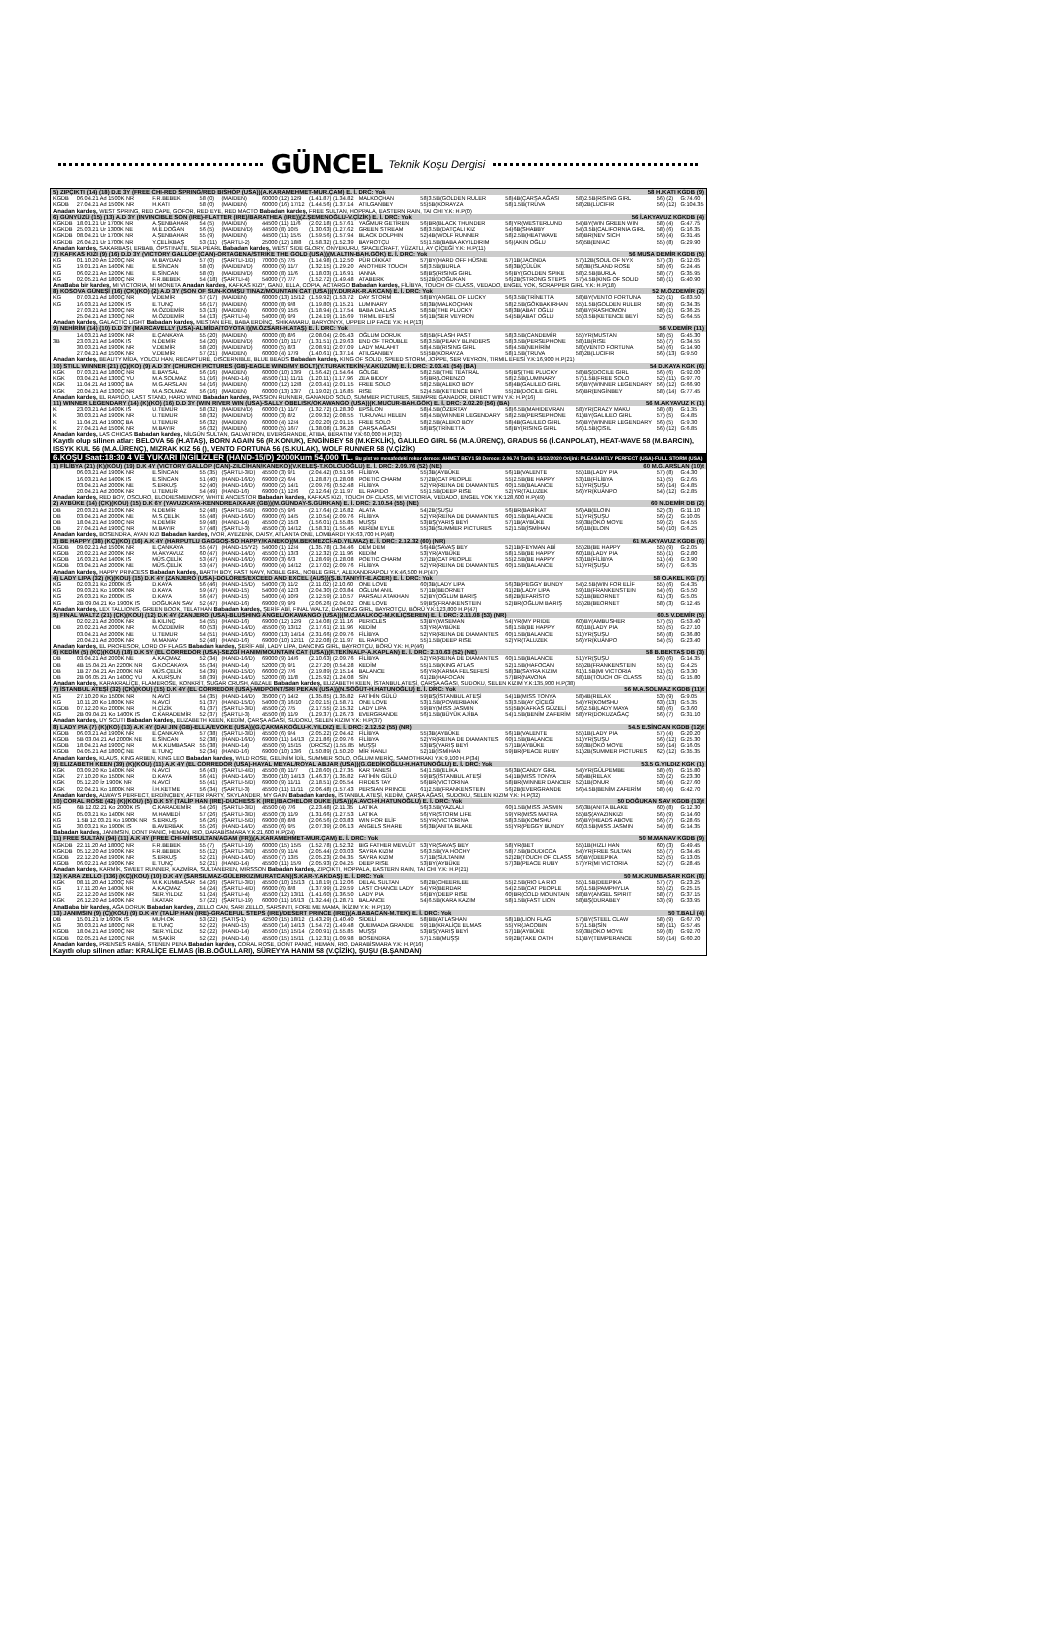GÜNCEL Teknik Koşu Dergisi
| 5) ZIPÇIKTI (14) (18) D.E 3Y (FREE CHI-RED SPRING/RED BISHOP (USA))(A.KARAMEHMET-MUR.ÇAM) E. İ. DRC: Yok | | | | | | | | | | 58 H.KATI KGDB (9) | | |
| KGDB | 06.04.21 Ad 1500K NR | F.R.BEBEK | 58 (0) | (MAIDEN) | 60000 (12) 12/9 | (1.41.87) (1.34.82 | MALKOÇHAN | 58)3.5B(GOLDEN RULER | 58)4B(ÇARŞA AĞASI | 58)2.5B(RISING GIRL | 56) (2) | G:74.60 |
| KGDB | 27.04.21 Ad 1500K NR | H.KATI | 58 (0) | (MAIDEN) | 60000 (16) 17/12 | (1.44.56) (1.37.14 | ATILGANBEY | 55)5B(KORAYZA | 58)1.5B(TRUVA | 58)2B(LUCIFIR | 56) (12) | G:104.35 |
| Anadan kardeş, WEST SPRING, RED CAPE, GOFOR, RED EYE, RED MACTO Babadan kardeş, FREE SULTAN, HOPPALA, EASTERN RAIN, TAI CHI Y.K: H.P(0) | | | | | | | | | | | | |
| 6) GÜNYÜZÜ (15) (13) A.D 3Y (INVINCIBLE SON (IRE)-FLATTER (IRE)/BARATHEA (IRE))(Z.ŞEMENOĞLU-V.ÇİZİK) E. İ. DRC: Yok | | | | | | | | | | 56 İ.AKYAVUZ KGKDB (4) | | |
| KGKDB | 18.01.21 Ur 1700K NR | A.ŞENBAHAR | 54 (5) | (MAIDEN) | 44500 (11) 11/6 | (2.02.18) (1.57.61 | YAĞMUR GETİREN | 56)BR(BLACK THUNDER | 58)YR(WESTERLUND | 54)BY(WIN GREEN WIN | 58) (4) | G:47.75 |
| KGKDB | 25.03.21 Ur 1300K NE | M.E.DOĞAN | 56 (5) | (MAIDEN/D) | 44500 (8) 10/5 | (1.30.63) (1.27.62 | GREEN STREAM | 58)3.5B(DATÇALI KIZ | 54)6B(SHABBY | 54)3.5B(CALIFORNIA GIRL | 58) (6) | G:16.35 |
| KGKDB | 08.04.21 Ur 1700K NR | A.ŞENBAHAR | 55 (9) | (MAIDEN) | 44500 (11) 15/5 | (1.59.56) (1.57.94 | BLACK DOLPHIN | 52)4B(WOLF RUNNER | 58)2.5B(HEATWAVE | 58)BR(NEV SICH | 56) (4) | G:31.45 |
| KGKDB | 26.04.21 Ur 1700K NR | Y.ÇELİKBAŞ | 53 (11) | (ŞARTLI-2) | 25000 (12) 18/8 | (1.58.32) (1.52.39 | BAYROTÇU | 55)1.5B(BABA AKYILDIRIM | 56)(AKIN OĞLU | 56)5B(ENIAC | 55) (8) | G:29.90 |
| Anadan kardeş, SAKARBAŞI, ERBAB, OPSTINATE, SEA PEARL Babadan kardeş, WEST SIDE GLORY, ONYEKURU, SPACECRAFT, YÜZATLI, AY ÇİÇEĞİ Y.K: H.P(11) | | | | | | | | | | | | |
| 7) KAFKAS KIZI (9) (16) D.D 3Y (VICTORY GALLOP (CAN)-ORTAGENA/STRIKE THE GOLD (USA))(M.ALTIN-BAH.GÖK) E. İ. DRC: Yok | | | | | | | | | | 56 MUSA DEMİR KGDB (5) | | |
| KG | 01.10.20 An 1200Ç NR | M.BAYDAN | 57 (0) | (ŞARTLI-1/D) | 70000 (5) 7/5 | (1.14.98) (1.12.50 | PÜR DİKKAT | 57)BY(HARD OFF HÜSNE | 57)1B(JACINDA | 57)12B(SOUL OF NYX | 57) (3) | G:12.05 |
| KG | 19.01.21 An 1400K NE | E.SİNCAN | 58 (0) | (MAIDEN/D) | 60000 (9) 11/7 | (1.32.15) (1.29.20 | ANOTHER TOUCH | 58)3.5B(BURLA | 58)3B(ÇÜLÜK | 58)3B(ISLAND ROSE | 58) (6) | G:24.45 |
| KG | 06.02.21 An 1200K NE | E.SİNCAN | 58 (0) | (MAIDEN/D) | 60000 (8) 11/6 | (1.18.03) (1.16.91 | IANNA | 58)BŞ(RISING GIRL | 56)BY(GOLDEN SPIKE | 58)2.5B(BURLA | 58) (7) | G:35.95 |
| KG | 02.05.21 Ad 1800Ç NR | F.R.BEBEK | 54 (18) | (ŞARTLI-4) | 54000 (7) 7/7 | (1.52.72) (1.49.48 | ATABERK | 55)2B(DOĞUKAN | 56)2B(STRONG STEPS | 57)4.5B(KING OF SOLID | 58) (1) | G:40.90 |
| AnaBaba bir kardeş, MI VICTORIA, MI MONETA Anadan kardeş, KAFKAS KIZI*, GANJ, ELLA, COPIA, ACTARGO Babadan kardeş, FİLİBYA, TOUCH OF CLASS, VEDADO, ENGEL YOK, SCRAPPER GIRL Y.K: H.P(18) | | | | | | | | | | | | |
| 8) KOSOVA GÜNEŞİ (16) (ÇK)(KO) (2) A.D 3Y (SON OF SUN-KOMŞU TINAZ/MOUNTAIN CAT (USA))(Y.DURAK-R.AKCAN) E. İ. DRC: Yok | | | | | | | | | | 52 M.ÖZDEMİR (2) | | |
| KG | 07.03.21 Ad 1800Ç NR | V.DEMİR | 57 (17) | (MAIDEN) | 60000 (13) 15/12 | (1.59.92) (1.53.72 | DAY STORM | 58)BY(ANGEL OF LUCKY | 56)3.5B(TRİNETTA | 58)BY(VENTO FORTUNA | 52) (1) | G:83.50 |
| KG | 16.03.21 Ad 1200K IS | E.TUNÇ | 56 (17) | (MAIDEN) | 60000 (8) 9/8 | (1.19.80) (1.15.21 | LUMINARY | 58)3B(MALKOÇHAN | 58)2.5B(GÖKBAKIRHAN | 55)1.5B(GOLDEN RULER | 58) (9) | G:34.35 |
| | 27.03.21 Ad 1300Ç NR | M.ÖZDEMİR | 53 (13) | (MAIDEN) | 60000 (9) 15/5 | (1.18.94) (1.17.54 | BABA DALLAS | 58)5B(THE PLUCKY | 58)3B(ABAT OĞLU | 58)BY(RASHOMON | 58) (1) | G:36.25 |
| | 25.04.21 Ad 1300Ç NR | M.ÖZDEMİR | 54 (13) | (ŞARTLI-4) | 54000 (8) 9/9 | (1.24.19) (1.15.69 | TIRMIL EFESİ | 56)1B(SER VEYRON | 54)5B(ABAT OĞLU | 55)3.5B(KETENCE BEYİ | 52) (5) | G:64.55 |
| Anadan kardeş, GALACTIC LIGHT Babadan kardeş, MESTAN EFE, BABA ERDİNÇ, SHIKAMARU, BARYONYX, UPPER LIP FACE Y.K: H.P(13) | | | | | | | | | | | | |
| 9) NEHİRİM (14) (10) D.D 3Y (MARCAVELLY (USA)-ALMİDA/TOYOTA I)(M.ÖZSARI-H.ATAŞ) E. İ. DRC: Yok | | | | | | | | | | 56 V.DEMİR (11) | | |
| | 14.03.21 Ad 1900K NR | E.ÇANKAYA | 55 (20) | (MAIDEN) | 60000 (8) 8/6 | (2.08.04) (2.05.43 | OĞLUM DORUK | 58)5B(FLASH PAST | 58)3.5B(CANDEMİR | 55)YR(MUSTAN | 58) (5) | G:45.30 |
| 3B | 23.03.21 Ad 1400K IS | N.DEMİR | 54 (20) | (MAIDEN/D) | 60000 (10) 11/7 | (1.31.51) (1.29.63 | END OF TROUBLE | 58)3.5B(PEAKY BLINDERS | 58)3.5B(PERSEPHONE | 58)1B(RISE | 55) (7) | G:34.55 |
| | 30.03.21 Ad 1900K NR | V.DEMİR | 58 (20) | (MAIDEN/D) | 60000 (5) 8/3 | (2.08.91) (2.07.09 | LADY MALAHIT | 58)4.5B(RISING GIRL | 58)4.5B(NEHİRİM | 58)(VENTO FORTUNA | 54) (6) | G:14.90 |
| | 27.04.21 Ad 1500K NR | V.DEMİR | 57 (21) | (MAIDEN) | 60000 (4) 17/9 | (1.40.61) (1.37.14 | ATILGANBEY | 55)5B(KORAYZA | 58)1.5B(TRUVA | 58)2B(LUCIFIR | 56) (13) | G:9.50 |
| Anadan kardeş, BEAUTY MİDA, YOLCU HAN, RECAPTURE, DISCERNIBLE, BLUE BEADS Babadan kardeş, KING OF SOLID, SPEED STORM, JOPPE, SER VEYRON, TIRMIL EFESİ Y.K:16,900 H.P(21) | | | | | | | | | | | | |
| 10) STILL WINNER (21) (Ç)(KO) (9) A.D 3Y (CHURCH PICTURES (GB)-EAGLE WIND/MY BOLT)(Y.TURAKTEKİN-V.AKÜZÜM) E. İ. DRC: 2.03.41 (54) (BA) | | | | | | | | | | 54 D.KAYA KGK (6) | | |
| KGK | 07.03.21 Ad 1800Ç NR | E.BAYSAL | 56 (16) | (MAIDEN) | 60000 (10) 13/9 | (1.56.42) (1.54.64 | GÖLGE | 58)2.5B(THE TEATRAL | 56)BŞ(THE PLUCKY | 58)BŞ(DOCILE GIRL | 56) (6) | G:92.00 |
| KGK | 03.04.21 Ad 1300Ç YU | M.A.SOLMAZ | 51 (16) | (HAND-14) | 45500 (11) 11/11 | (1.20.11) (1.17.96 | ZEA BIDDY | 56)BR(LORENZO | 58)2.5B(LUMINARY | 57)1.5B(FREE SOLO | 52) (11) | G:97.70 |
| KGK | 11.04.21 Ad 1900Ç BA | M.G.ARSLAN | 54 (16) | (MAIDEN) | 60000 (12) 12/8 | (2.03.41) (2.01.15 | FREE SOLO | 58)2.5B(ALEKO BOY | 58)4B(GALILEO GIRL | 56)BY(WINNER LEGENDARY | 56) (12) | G:66.90 |
| KGK | 20.04.21 Ad 1300Ç NR | M.A.SOLMAZ | 56 (16) | (MAIDEN) | 60000 (13) 13/7 | (1.19.02) (1.16.85 | RISE | 52)4.5B(KETENCE BEYİ | 55)2B(DOCILE GIRL | 56)BR(ENGİNBEY | 58) (14) | G:77.45 |
| Anadan kardeş, EL RAPIDO, LAST STAND, HARD WIND Babadan kardeş, PASSION RUNNER, GANANDO SOLO, SUMMER PICTURES, SIEMPRE GANADOR, DIRECT WIN Y.K: H.P(16) | | | | | | | | | | | | |
| 11) WINNER LEGENDARY (14) (K)(KO) (16) D.D 3Y (WIN RIVER WIN (USA)-SALLY OBELISK/OKAWANGO (USA))(K.MUCUR-BAH.GÖK) E. İ. DRC: 2.02.20 (56) (BA) | | | | | | | | | | 56 M.AKYAVUZ K (1) | | |
| K | 23.03.21 Ad 1400K IS | U.TEMUR | 58 (32) | (MAIDEN/D) | 60000 (1) 11/7 | (1.32.72) (1.28.30 | EPSİLON | 58)4.5B(ÖZERTAY | 58)6.5B(MAHIDEVRAN | 58)YR(CRAZY MAKU | 58) (8) | G:1.35 |
| K | 30.03.21 Ad 1900K NR | U.TEMUR | 58 (32) | (MAIDEN/D) | 60000 (3) 8/2 | (2.09.32) (2.08.55 | TURUVALI HELEN | 58)4.5B(WINNER LEGENDARY | 58)2.5B(PERSEPHONE | 61)BY(GALILEO GIRL | 57) (5) | G:4.85 |
| K | 11.04.21 Ad 1900Ç BA | U.TEMUR | 56 (32) | (MAIDEN) | 60000 (4) 12/4 | (2.02.20) (2.01.15 | FREE SOLO | 58)2.5B(ALEKO BOY | 58)4B(GALILEO GIRL | 56)BY(WINNER LEGENDARY | 56) (5) | G:9.30 |
| K | 27.04.21 Ad 1500K NR | M.BAYIR | 56 (32) | (MAIDEN) | 60000 (5) 16/7 | (1.38.08) (1.36.28 | ÇARŞA AĞASI | 58)BŞ(TRİNETTA | 58)BY(RISING GIRL | 56)1.5B(ÇISIL | 56) (12) | G:6.85 |
| Anadan kardeş, LAS CHICAS Babadan kardeş, NİLGÜN SULTAN, GALVATRON, EVERGRANDE, ATIBA, BERATIM Y.K:60,000 H.P(32) | | | | | | | | | | | | |
| Kayıtlı olup silinen atlar: BELOVA 56 (H.ATAŞ), BORN AGAIN 56 (R.KONUK), ENGİNBEY 58 (M.KEKLİK), GALILEO GIRL 56 (M.A.ÜRENÇ), GRADUS 56 (İ.CANPOLAT), HEAT-WAVE 58 (M.BARCIN), ISSYK KUL 56 (M.A.ÜRENÇ), MIZRAK KIZ 56 (), VENTO FORTUNA 56 (S.KULAK), WOLF RUNNER 58 (V.ÇİZİK) | | | | | | | | | | | | |
| 6.KOŞU Saat:18:30 4 VE YUKARI İNGİLİZLER (HAND-15/D) 2000Kum 54,000 TL. Bu pist ve mesafedeki rekor derece: AHMET BEY1 58 Derece: 2.06.74 Tarihi: 15/12/2020 Orijini: PLEASANTLY PERFECT (USA)-FULL STORM (USA) | | | | | | | | | | | | |
| 1) FİLİBYA (21) (K)(KOU) (19) D.K 4Y (VICTORY GALLOP (CAN)-ZILCİHAN/KANEKO)(V.KELEŞ-T.KOLCUOĞLU) E. İ. DRC: 2.09.76 (52) (NE) | | | | | | | | | | 60 M.G.ARSLAN (10)t | | |
| | 06.03.21 Ad 1900K NR | E.SİNCAN | 55 (35) | (ŞARTLI-3/D) | 45500 (3) 9/1 | (2.04.42) (0.51.96 | FİLİBYA | 55)3B(AYBÜKE | 56)1B(VALENTE | 55)1B(LADY PIA | 57) (8) | G:4.30 |
| | 16.03.21 Ad 1400K IS | E.SİNCAN | 51 (40) | (HAND-16/D) | 69000 (2) 6/4 | (1.28.87) (1.28.08 | POETIC CHARM | 57)2B(CAT PEOPLE | 55)2.5B(BE HAPPY | 53)1B(FİLİBYA | 51) (5) | G:2.65 |
| | 03.04.21 Ad 2000K NE | S.ERKUŞ | 52 (40) | (HAND-16/D) | 69000 (2) 14/1 | (2.09.76) (0.52.48 | FİLİBYA | 52)YR(REINA DE DIAMANTES | 60)1.5B(BALANCE | 51)YR(ŞUŞU | 56) (14) | G:4.85 |
| | 20.04.21 Ad 2000K NR | U.TEMUR | 54 (49) | (HAND-16) | 69000 (1) 12/6 | (2.12.64) (2.11.97 | EL RAPIDO | 55)1.5B(DEEP RISE | 52)YR(TALUZEK | 56)YR(KUANPO | 54) (12) | G:2.85 |
| Anadan kardeş, RED BOY, OSCURO, ELODIESMEMORY, WHITE ANCESTOR Babadan kardeş, KAFKAS KIZI, TOUCH OF CLASS, MI VICTORIA, VEDADO, ENGEL YOK Y.K:128,600 H.P(49) | | | | | | | | | | | | |
| 2) AYBÜKE (14) (ÇK)(KOU) (15) D.K 6Y (YAVUZKAYA-KENNDREA/XAAR (GB))(M.GÜNDAY-S.GÜRKAN) E. İ. DRC: 2.10.54 (55) (NE) | | | | | | | | | | 60 N.DEMİR DB (2) | | |
| DB | 20.03.21 Ad 2100K NR | N.DEMİR | 52 (48) | (ŞARTLI-5/D) | 69000 (5) 9/6 | (2.17.64) (2.16.82 | ALATA | 54)2B(ŞUŞU | 56)BR(BARİKAT | 56)AB(ELOIN | 52) (3) | G:11.10 |
| DB | 03.04.21 Ad 2000K NE | M.S.ÇELİK | 55 (48) | (HAND-16/D) | 69000 (6) 14/5 | (2.10.54) (2.09.76 | FİLİBYA | 52)YR(REINA DE DIAMANTES | 60)1.5B(BALANCE | 51)YR(ŞUŞU | 56) (2) | G:10.05 |
| DB | 18.04.21 Ad 1900Ç NR | N.DEMİR | 59 (48) | (HAND-14) | 45500 (2) 15/3 | (1.56.01) (1.55.85 | MUŞŞI | 53)BŞ(YARIŞ BEYİ | 57)1B(AYBÜKE | 59)3B(OKO MOYE | 59) (2) | G:4.55 |
| DB | 27.04.21 Ad 1900Ç NR | M.BAYIR | 57 (48) | (ŞARTLI-3) | 45500 (3) 14/12 | (1.58.31) (1.55.46 | KEREM EYLE | 55)3B(SUMMER PICTURES | 52)1.5B(İSMİHAN | 56)1B(ELOIN | 54) (10) | G:6.25 |
| Anadan kardeş, BOSENDRA, AYAN KIZI Babadan kardeş, IVOR, AYEZENK, DAISY, ATLANTA ONE, LOMBARDI Y.K:63,700 H.P(48) | | | | | | | | | | | | |
| 3) BE HAPPY (38) (KÇ)(KO) (16) A.K 4Y (HARPUTLU GAGGOŞ-SO HAPPY/KANEKO)(M.BEKMEZCİ-AD.YILMAZ) E. İ. DRC: 2.12.32 (60) (NR) | | | | | | | | | | 61 M.AKYAVUZ KGDB (6) | | |
| KGDB | 09.02.21 Ad 1500K NR | E.ÇANKAYA | 55 (47) | (HAND-15/Y2) | 54000 (1) 12/4 | (1.35.78) (1.34.46 | DEM DEM | 56)4B(SAVAŞ BEY | 52)1B(FEYMAN ABİ | 55)2B(BE HAPPY | 55) (9) | G:2.05 |
| KGDB | 20.02.21 Ad 2000K NR | M.AKYAVUZ | 60 (47) | (HAND-14/D) | 45500 (1) 13/3 | (2.12.32) (2.11.96 | KEDİM | 53)YR(AYBÜKE | 58)1.5B(BE HAPPY | 60)1B(LADY PIA | 55) (1) | G:2.80 |
| KGDB | 16.03.21 Ad 1400K IS | MÜS.ÇELİK | 53 (47) | (HAND-16/D) | 69000 (3) 6/3 | (1.28.69) (1.28.08 | POETIC CHARM | 57)2B(CAT PEOPLE | 55)2.5B(BE HAPPY | 53)1B(FİLİBYA | 51) (4) | G:3.90 |
| KGDB | 03.04.21 Ad 2000K NE | MÜS.ÇELİK | 53 (47) | (HAND-16/D) | 69000 (4) 14/12 | (2.17.02) (2.09.76 | FİLİBYA | 52)YR(REINA DE DIAMANTES | 60)1.5B(BALANCE | 51)YR(ŞUŞU | 56) (7) | G:6.35 |
| Anadan kardeş, HAPPY PRINCESS Babadan kardeş, BARTH BOY, FAST NAVY, NOBLE GIRL, NOBLE GIRL*, ALEXANDRAPOLI Y.K:46,500 H.P(47) | | | | | | | | | | | | |
| 4) LADY LIPA (32) (K)(KOU) (15) D.K 4Y (ZANJERO (USA)-DOLORES/EXCEED AND EXCEL (AUS))(Ş.B.TANIYİT-E.ACER) E. İ. DRC: Yok | | | | | | | | | | 58 O.AKEL KG (7) | | |
| KG | 02.03.21 Ko 2000K IS | D.KAYA | 56 (46) | (HAND-15/D) | 54000 (3) 11/2 | (2.11.02) (2.10.60 | ONE LOVE | 60)3B(LADY LIPA | 56)3B(PEGGY BUNDY | 54)2.5B(WIN FOR ELİF | 55) (6) | G:4.35 |
| KG | 09.03.21 Ko 1900K NR | D.KAYA | 59 (47) | (HAND-15) | 54000 (4) 12/3 | (2.04.30) (2.03.84 | OĞLUM ANIL | 57)1B(BEORNET | 61)2B(LADY LIPA | 59)1B(FRANKENSTEIN | 54) (6) | G:5.50 |
| KG | 26.03.21 Ko 2000K IS | D.KAYA | 56 (47) | (HAND-15) | 54000 (4) 10/9 | (2.12.59) (2.10.57 | PARSALI ATAKHAN | 52)BY(OĞLUM BARIŞ | 58)2B(EFARİSTO | 52)1B(BEORNET | 61) (3) | G:5.05 |
| KG | 2B 09.04.21 Ko 1900K IS | DOĞUKAN SAV | 52 (47) | (HAND-16) | 69000 (9) 9/9 | (2.06.26) (2.04.02 | ONE LOVE | 59)BŞ(FRANKENSTEIN | 52)BR(OĞLUM BARIŞ | 55)2B(BEORNET | 58) (3) | G:12.45 |
| Anadan kardeş, LEX TALLIONIS, GREEN BOOK, TELATHAN Babadan kardeş, ŞERİF ABİ, FINAL WALTZ, DANCING GIRL, BAYROTÇU, BÖRÜ Y.K:123,800 H.P(47) | | | | | | | | | | | | |
| 5) FINAL WALTZ (21) (ÇK)(KOU) (12) D.K 4Y (ZANJERO (USA)-BLUSHING ANGEL/OKAWANGO (USA))(M.C.MALKOÇ-M.KILIÇSEREN) E. İ. DRC: 2.11.08 (53) (NR) | | | | | | | | | | 60.5 V.DEMİR (5) | | |
| | 02.02.21 Ad 2000K NR | B.KILINÇ | 54 (55) | (HAND-16) | 69000 (12) 12/9 | (2.14.08) (2.11.16 | PERICLES | 53)BY(WISEMAN | 54)YR(MY PRIDE | 60)BY(AMBUSHER | 57) (5) | G:53.40 |
| DB | 20.02.21 Ad 2000K NR | M.ÖZDEMİR | 60 (53) | (HAND-14/D) | 45500 (9) 13/12 | (2.17.61) (2.11.96 | KEDİM | 53)YR(AYBÜKE | 58)1.5B(BE HAPPY | 60)1B(LADY PIA | 55) (5) | G:27.10 |
| | 03.04.21 Ad 2000K NE | U.TEMUR | 54 (51) | (HAND-16/D) | 69000 (13) 14/14 | (2.31.66) (2.09.76 | FİLİBYA | 52)YR(REINA DE DIAMANTES | 60)1.5B(BALANCE | 51)YR(ŞUŞU | 56) (8) | G:36.80 |
| | 20.04.21 Ad 2000K NR | M.MANAV | 52 (48) | (HAND-16) | 69000 (10) 12/11 | (2.22.08) (2.11.97 | EL RAPIDO | 55)1.5B(DEEP RISE | 52)YR(TALUZEK | 56)YR(KUANPO | 54) (5) | G:23.40 |
| Anadan kardeş, EL PROFESOR, LORD OF FLAGS Babadan kardeş, ŞERİF ABİ, LADY LIPA, DANCING GIRL, BAYROTÇU, BÖRÜ Y.K: H.P(46) | | | | | | | | | | | | |
| 6) KEDİM (5) (KÇ)(KOU) (18) D.K 5Y (EL CORREDOR (USA)-SEZGİ HANIM/MOUNTAIN CAT (USA))(F.TEKİNALP-A.KAPLAN) E. İ. DRC: 2.10.63 (52) (NE) | | | | | | | | | | 58 B.BEKTAŞ DB (3) | | |
| DB | 03.04.21 Ad 2000K NE | A.KAÇMAZ | 52 (34) | (HAND-16/D) | 69000 (9) 14/6 | (2.10.63) (2.09.76 | FİLİBYA | 52)YR(REINA DE DIAMANTES | 60)1.5B(BALANCE | 51)YR(ŞUŞU | 56) (6) | G:14.35 |
| DB | 4B 15.04.21 An 2200K NR | G.KOCAKAYA | 55 (34) | (HAND-14) | 52000 (3) 9/1 | (2.27.20) (0.54.28 | KEDİM | 55)1.5B(KING ATLAS | 52)1.5B(HAFOCAN | 55)2B(FRANKENSTEIN | 55) (1) | G:4.25 |
| DB | 1B 27.04.21 An 2000K NR | MÜS.ÇELİK | 54 (39) | (HAND-15/D) | 66000 (2) 7/6 | (2.19.89) (2.15.14 | BALANCE | 56)YR(KARMA FELSEFESİ | 58)3B(SAYRA KIZIM | 61)1.5B(MI VICTORIA | 51) (5) | G:3.30 |
| DB | 2B 06.05.21 An 1400Ç YU | A.KURŞUN | 58 (39) | (HAND-14/D) | 52000 (8) 11/8 | (1.25.92) (1.24.08 | SİN | 61)2B(HAFOCAN | 57)BR(NAVONA | 58)1B(TOUCH OF CLASS | 55) (1) | G:15.80 |
| Anadan kardeş, KARAKRALİÇE, FLAMEROSE, KONKRİT, SUGAR CRUSH, ABZALE Babadan kardeş, ELIZABETH KEEN, İSTANBUL ATEŞİ, ÇARŞA AĞASI, SUDOKU, SELEN KIZIM Y.K:135,900 H.P(38) | | | | | | | | | | | | |
| 7) İSTANBUL ATEŞİ (32) (ÇK)(KOU) (15) D.K 4Y (EL CORREDOR (USA)-MIDPOINT/SRI PEKAN (USA))(N.SÖĞÜT-H.HATUNOĞLU) E. İ. DRC: Yok | | | | | | | | | | 56 M.A.SOLMAZ KGDB (11)t | | |
| KG | 27.10.20 Ko 1500K NR | N.AVCİ | 54 (35) | (HAND-14/D) | 35000 (7) 14/2 | (1.35.85) (1.35.82 | FATİHİN GÜLÜ | 59)BŞ(İSTANBUL ATEŞİ | 54)1B(MISS TONYA | 58)4B(RELAX | 53) (9) | G:9.05 |
| KG | 10.11.20 Ko 1800K NR | N.AVCİ | 51 (37) | (HAND-15/D) | 54000 (3) 16/10 | (2.02.15) (1.58.71 | ONE LOVE | 53)1.5B(POWERBANK | 53)3.5B(AY ÇİÇEĞİ | 54)YR(KOMSHU | 63) (13) | G:5.35 |
| KGDB | 07.12.20 Ko 2000K NR | H.ÇİZİK | 61 (37) | (ŞARTLI-3/D) | 45500 (2) 7/5 | (2.17.55) (2.15.32 | LADY LIPA | 59)BY(MISS JASMIN | 55)5B(KAFKAS GÜZELİ | 56)2.5B(LADY MAYA | 58) (6) | G:3.60 |
| KG | 2B 09.04.21 Ko 1400K IS | C.KARADEMİR | 52 (37) | (ŞARTLI-3) | 45500 (8) 11/9 | (1.29.37) (1.26.73 | EVERGRANDE | 56)1.5B(BÜYÜK AJİBA | 54)1.5B(BENİM ZAFERİM | 58)YR(DOKUZAĞAÇ | 56) (7) | G:31.10 |
| Anadan kardeş, UY SCUTI Babadan kardeş, ELIZABETH KEEN, KEDİM, ÇARŞA AĞASI, SUDOKU, SELEN KIZIM Y.K: H.P(37) | | | | | | | | | | | | |
| 8) LADY PIA (7) (K)(KO) (13) A.K 4Y (DAI JIN (GB)-ELLA/EVOKE (USA))(G.ÇAKMAKOĞLU-K.YILDIZ) E. İ. DRC: 2.12.52 (55) (NR) | | | | | | | | | | 54.5 E.SİNCAN KGDB (12)t | | |
| KGDB | 06.03.21 Ad 1900K NR | E.ÇANKAYA | 57 (38) | (ŞARTLI-3/D) | 45500 (6) 9/4 | (2.05.22) (2.04.42 | FİLİBYA | 55)3B(AYBÜKE | 56)1B(VALENTE | 55)1B(LADY PIA | 57) (4) | G:20.20 |
| KGDB | 5B 03.04.21 Ad 2000K NE | E.SİNCAN | 52 (38) | (HAND-16/D) | 69000 (11) 14/13 | (2.21.86) (2.09.76 | FİLİBYA | 52)YR(REINA DE DIAMANTES | 60)1.5B(BALANCE | 51)YR(ŞUŞU | 56) (12) | G:25.30 |
| KGDB | 18.04.21 Ad 1900Ç NR | M.K.KUMBASAR | 55 (38) | (HAND-14) | 45500 (9) 15/15 | (DRCSZ) (1.55.85 | MUŞŞI | 53)BŞ(YARIŞ BEYİ | 57)1B(AYBÜKE | 59)3B(OKO MOYE | 59) (14) | G:16.05 |
| KGDB | 04.05.21 Ad 1800Ç NE | E.TUNÇ | 52 (34) | (HAND-16) | 69000 (10) 13/6 | (1.50.89) (1.50.20 | MİR HANLI | 52)1B(İSMİHAN | 59)BR(PEACE RUBY | 51)2B(SUMMER PICTURES | 62) (12) | G:35.35 |
| Anadan kardeş, KLAUS, KING ARBEN, KING LEO Babadan kardeş, WILD ROSE, GELİNİM İDİL, SUMMER SOLO, OĞLUM MERİÇ, SAMOTHRAKI Y.K:9,100 H.P(34) | | | | | | | | | | | | |
| 9) ELIZABETH KEEN (39) (K)(KOU) (11) A.K 4Y (EL CORREDOR (USA)-HAYAL MEYAL/ROYAL ABJAR (USA))(G.GEDİKOĞLU-H.HATUNOĞLU) E. İ. DRC: Yok | | | | | | | | | | 53.5 G.YILDIZ KGK (1) | | |
| KGK | 03.09.20 Ko 1400K NR | N.AVCİ | 56 (43) | (ŞARTLI-4/D) | 45500 (8) 11/7 | (1.28.60) (1.27.35 | KAR TANESİ | 54)1.5B(ELIKA | 56)3B(CANDY GIRL | 54)YR(GÜLPEMBE | 58) (6) | G:15.80 |
| KGK | 27.10.20 Ko 1500K NR | D.KAYA | 56 (41) | (HAND-14/D) | 35000 (10) 14/13 | (1.46.37) (1.35.82 | FATİHİN GÜLÜ | 59)BŞ(İSTANBUL ATEŞİ | 54)1B(MISS TONYA | 58)4B(RELAX | 53) (2) | G:23.30 |
| KGK | 05.12.20 İz 1900K NR | N.AVCİ | 55 (41) | (ŞARTLI-5/D) | 69000 (9) 11/11 | (2.18.51) (2.05.54 | FIRDES TAY | 56)BR(VICTORINA | 58)BR(WINNER DANCER | 52)1B(ONUR | 58) (4) | G:27.60 |
| KGK | 02.04.21 Ko 1800K NR | İ.H.KETME | 56 (34) | (ŞARTLI-3) | 45500 (11) 11/11 | (2.06.48) (1.57.43 | PERSIAN PRINCE | 61)2.5B(FRANKENSTEIN | 56)2B(EVERGRANDE | 56)4.5B(BENİM ZAFERİM | 58) (4) | G:42.70 |
| Anadan kardeş, ALWAYS PERFECT, ERDİNÇBEY, AFTER PARTY, SKYLANDER, MY GAIN Babadan kardeş, İSTANBUL ATEŞİ, KEDİM, ÇARŞA AĞASI, SUDOKU, SELEN KIZIM Y.K: H.P(32) | | | | | | | | | | | | |
| 10) CORAL ROSE (42) (K)(KOU) (5) D.K 5Y (TALİP HAN (IRE)-DUCHESS K (IRE)/BACHELOR DUKE (USA))(A.AVCI-H.HATUNOĞLU) E. İ. DRC: Yok | | | | | | | | | | 50 DOĞUKAN SAV KGDB (13)t | | |
| KG | 6B 12.02.21 Ko 2000K IS | C.KARADEMİR | 54 (26) | (ŞARTLI-3/D) | 45500 (4) 7/6 | (2.23.48) (2.11.35 | LATIKA | 56)3.5B(YAZLALI | 60)1.5B(MISS JASMIN | 56)3B(ANITA BLAKE | 60) (8) | G:12.30 |
| KG | 05.03.21 Ko 1400K NR | M.HAMEDİ | 57 (26) | (ŞARTLI-3/D) | 45500 (3) 11/9 | (1.31.66) (1.27.53 | LATIKA | 56)YR(STORM LIFE | 59)YR(MISS MATRA | 55)BŞ(AYAZINKIZI | 56) (9) | G:14.60 |
| KG | 1.5B 12.03.21 Ko 1900K NR | S.ERKUŞ | 56 (26) | (ŞARTLI-5/D) | 69000 (8) 8/8 | (2.06.56) (2.03.83 | WIN FOR ELİF | 55)YR(VICTORINA | 58)3.5B(KOMSHU | 56)BY(HEADS ABOVE | 56) (7) | G:28.65 |
| KG | 30.03.21 Ko 1900K IS | B.AVERBAK | 55 (26) | (HAND-14/D) | 45500 (6) 9/5 | (2.07.39) (2.06.13 | ANGELS SHARE | 56)3B(ANITA BLAKE | 55)YR(PEGGY BUNDY | 60)3.5B(MISS JASMIN | 54) (8) | G:14.35 |
| Babadan kardeş, JANIMSIN, DONT PANIC, HEMAN, RIO, DARABİSMARA Y.K:21,600 H.P(24) | | | | | | | | | | | | |
| 11) FREE SULTAN (94) (11) A.K 4Y (FREE CHI-MİRSULTAN/AGAM (FR))(A.KARAMEHMET-MUR.ÇAM) E. İ. DRC: Yok | | | | | | | | | | 50 M.MANAV KGDB (9) | | |
| KGKDB | 22.11.20 Ad 1800Ç NR | F.R.BEBEK | 55 (7) | (ŞARTLI-19) | 60000 (15) 15/5 | (1.52.78) (1.52.32 | BIG FATHER MEVLÜT | 53)YR(SAVAŞ BEY | 58)YR(BET | 55)1B(HIZLI HAN | 60) (3) | G:49.45 |
| KGKDB | 05.12.20 Ad 1900K NR | F.R.BEBEK | 55 (12) | (ŞARTLI-3/D) | 45500 (9) 11/4 | (2.05.44) (2.03.03 | SAYRA KIZIM | 56)3.5B(YA HOCHY | 58)7.5B(BOUDICCA | 54)YR(FREE SULTAN | 55) (7) | G:34.45 |
| KGDB | 22.12.20 Ad 1900K NR | S.ERKUŞ | 52 (21) | (HAND-14/D) | 45500 (7) 13/5 | (2.05.23) (2.04.35 | SAYRA KIZIM | 57)1B(SULTANIM | 52)2B(TOUCH OF CLASS | 56)BY(DEEPIKA | 52) (5) | G:13.05 |
| KGDB | 06.02.21 Ad 1900K NR | E.TUNÇ | 52 (21) | (HAND-14) | 45500 (11) 15/9 | (2.05.93) (2.04.25 | DEEP RISE | 53)BY(AYBÜKE | 57)3B(PEACE RUBY | 57)YR(MI VICTORIA | 52) (7) | G:28.45 |
| Anadan kardeş, KARMİK, SWEET RUNNER, KAZMİRA, SULTANEREN, MIRSSON Babadan kardeş, ZIPÇIKTI, HOPPALA, EASTERN RAIN, TAI CHI Y.K: H.P(21) | | | | | | | | | | | | |
| 12) KARA ZELLO (136) (KÇ)(KOU) (10) D.K 4Y (SARSILMAZ-GÜLERKIZ/MURATCAN)(S.KAR-Y.AKDAŞ) E. İ. DRC: Yok | | | | | | | | | | 50 M.K.KUMBASAR KGK (8) | | |
| KGK | 08.11.20 Ad 1200Ç NR | M.K.KUMBASAR | 54 (26) | (ŞARTLI-3/D) | 45500 (10) 15/13 | (1.18.19) (1.12.06 | DELAL SULTAN | 58)2B(CHEERILEE | 55)2.5B(RIO LA RIO | 55)1.5B(DEEPIKA | 57) (7) | G:23.25 |
| KG | 17.11.20 An 1400K NR | A.KAÇMAZ | 54 (24) | (ŞARTLI-4/D) | 66000 (6) 8/8 | (1.37.99) (1.29.59 | LAST CHANCE LADY | 54)YR(BERDAR | 54)2.5B(CAT PEOPLE | 56)1.5B(PAMPHYLIA | 55) (2) | G:25.15 |
| KG | 22.12.20 Ad 1500K NR | SER.YILDIZ | 51 (24) | (ŞARTLI-4) | 45500 (12) 13/11 | (1.41.60) (1.36.50 | LADY PIA | 56)BY(DEEP RISE | 60)BR(COLD MOUNTAIN | 58)BY(ANGEL SPIRIT | 58) (7) | G:37.15 |
| KGK | 26.12.20 Ad 1400K NR | İ.KATAR | 57 (22) | (ŞARTLI-19) | 60000 (11) 16/13 | (1.32.44) (1.28.71 | BALANCE | 54)6.5B(KARA KAZIM | 58)1.5B(FAST LION | 58)BŞ(DURABEY | 53) (9) | G:33.95 |
| AnaBaba bir kardeş, AĞA DORUK Babadan kardeş, ZELLO CAN, SARI ZELLO, SARSINTI, FORE ME MAMA, İKİZIM Y.K: H.P(19) | | | | | | | | | | | | |
| 13) JANIMSIN (9) (Ç)(KOU) (9) D.K 4Y (TALİP HAN (IRE)-GRACEFUL STEPS (IRE)/DESERT PRINCE (IRE))(A.BABACAN-M.TEK) E. İ. DRC: Yok | | | | | | | | | | 50 T.BALİ (4) | | |
| DB | 15.01.21 İz 1600K IS | MUH.OK | 53 (22) | (SATIŞ-1) | 42500 (15) 18/12 | (1.43.29) (1.40.40 | SİDELİ | 58)BB(ATLASHAN | 58)1B(LION FLAG | 57)BY(STEEL CLAW | 58) (9) | G:67.70 |
| KG | 30.03.21 Ad 1800Ç NR | E.TUNÇ | 52 (22) | (HAND-15) | 45500 (14) 14/13 | (1.54.72) (1.49.48 | QUEIMADA GRANDE | 59)1B(KRALİÇE ELMAS | 55)YR(JACOBIN | 57)1.5B(SİN | 58) (11) | G:57.45 |
| KGDB | 18.04.21 Ad 1900Ç NR | SER.YILDIZ | 52 (22) | (HAND-14) | 45500 (15) 15/14 | (2.00.91) (1.55.85 | MUŞŞI | 53)BŞ(YARIŞ BEYİ | 57)1B(AYBÜKE | 59)3B(OKO MOYE | 59) (8) | G:92.70 |
| KGDB | 02.05.21 Ad 1200Ç NR | M.ŞAKİR | 52 (22) | (HAND-14) | 45500 (15) 15/11 | (1.12.31) (1.09.98 | BOSENDRA | 57)1.5B(MUŞŞI | 59)2B(TAKE OATH | 51)BY(TEMPERANCE | 59) (14) | G:60.20 |
| Anadan kardeş, PRENSES RABİA, STENEN PENA Babadan kardeş, CORAL ROSE, DONT PANIC, HEMAN, RIO, DARABİSMARA Y.K: H.P(16) | | | | | | | | | | | | |
| Kayıtlı olup silinen atlar: KRALİÇE ELMAS (İB.B.OĞULLARI), SÜREYYA HANIM 58 (V.ÇİZİK), ŞUŞU (B.ŞANDAN) | | | | | | | | | | | | |